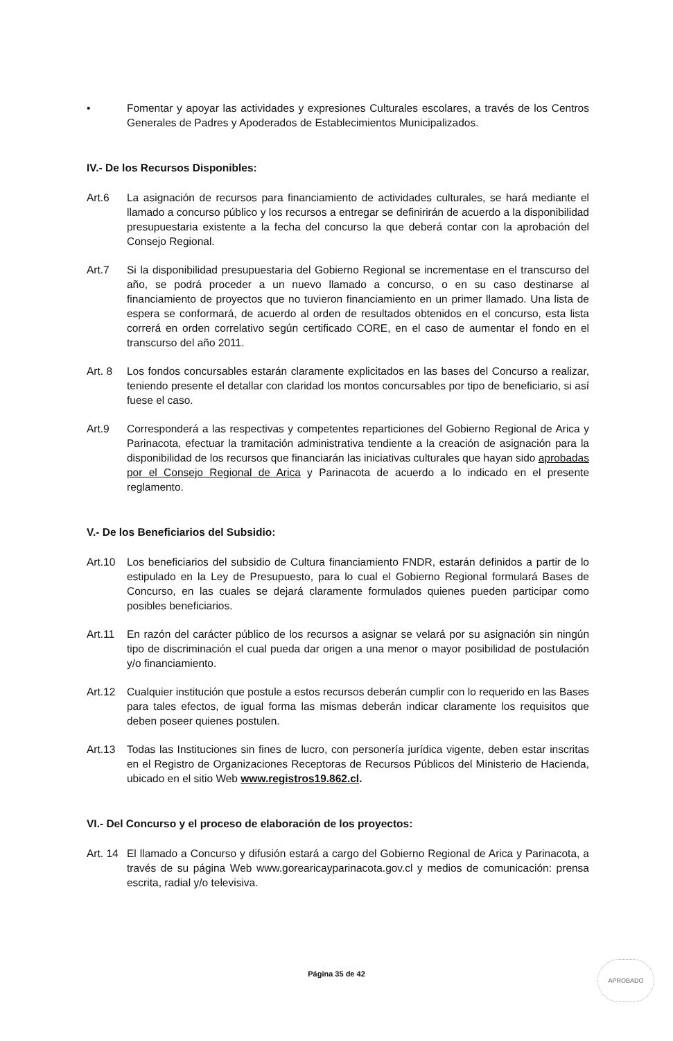• Fomentar y apoyar las actividades y expresiones Culturales escolares, a través de los Centros Generales de Padres y Apoderados de Establecimientos Municipalizados.
IV.- De los Recursos Disponibles:
Art.6 La asignación de recursos para financiamiento de actividades culturales, se hará mediante el llamado a concurso público y los recursos a entregar se definirirán de acuerdo a la disponibilidad presupuestaria existente a la fecha del concurso la que deberá contar con la aprobación del Consejo Regional.
Art.7 Si la disponibilidad presupuestaria del Gobierno Regional se incrementase en el transcurso del año, se podrá proceder a un nuevo llamado a concurso, o en su caso destinarse al financiamiento de proyectos que no tuvieron financiamiento en un primer llamado. Una lista de espera se conformará, de acuerdo al orden de resultados obtenidos en el concurso, esta lista correrá en orden correlativo según certificado CORE, en el caso de aumentar el fondo en el transcurso del año 2011.
Art. 8 Los fondos concursables estarán claramente explicitados en las bases del Concurso a realizar, teniendo presente el detallar con claridad los montos concursables por tipo de beneficiario, si así fuese el caso.
Art.9 Corresponderá a las respectivas y competentes reparticiones del Gobierno Regional de Arica y Parinacota, efectuar la tramitación administrativa tendiente a la creación de asignación para la disponibilidad de los recursos que financiarán las iniciativas culturales que hayan sido aprobadas por el Consejo Regional de Arica y Parinacota de acuerdo a lo indicado en el presente reglamento.
V.- De los Beneficiarios del Subsidio:
Art.10 Los beneficiarios del subsidio de Cultura financiamiento FNDR, estarán definidos a partir de lo estipulado en la Ley de Presupuesto, para lo cual el Gobierno Regional formulará Bases de Concurso, en las cuales se dejará claramente formulados quienes pueden participar como posibles beneficiarios.
Art.11 En razón del carácter público de los recursos a asignar se velará por su asignación sin ningún tipo de discriminación el cual pueda dar origen a una menor o mayor posibilidad de postulación y/o financiamiento.
Art.12 Cualquier institución que postule a estos recursos deberán cumplir con lo requerido en las Bases para tales efectos, de igual forma las mismas deberán indicar claramente los requisitos que deben poseer quienes postulen.
Art.13 Todas las Instituciones sin fines de lucro, con personería jurídica vigente, deben estar inscritas en el Registro de Organizaciones Receptoras de Recursos Públicos del Ministerio de Hacienda, ubicado en el sitio Web www.registros19.862.cl.
VI.- Del Concurso y el proceso de elaboración de los proyectos:
Art. 14
El llamado a Concurso y difusión estará a cargo del Gobierno Regional de Arica y Parinacota, a través de su página Web www.gorearicayparinacota.gov.cl y medios de comunicación: prensa escrita, radial y/o televisiva.
Página 35 de 42
APROBADO